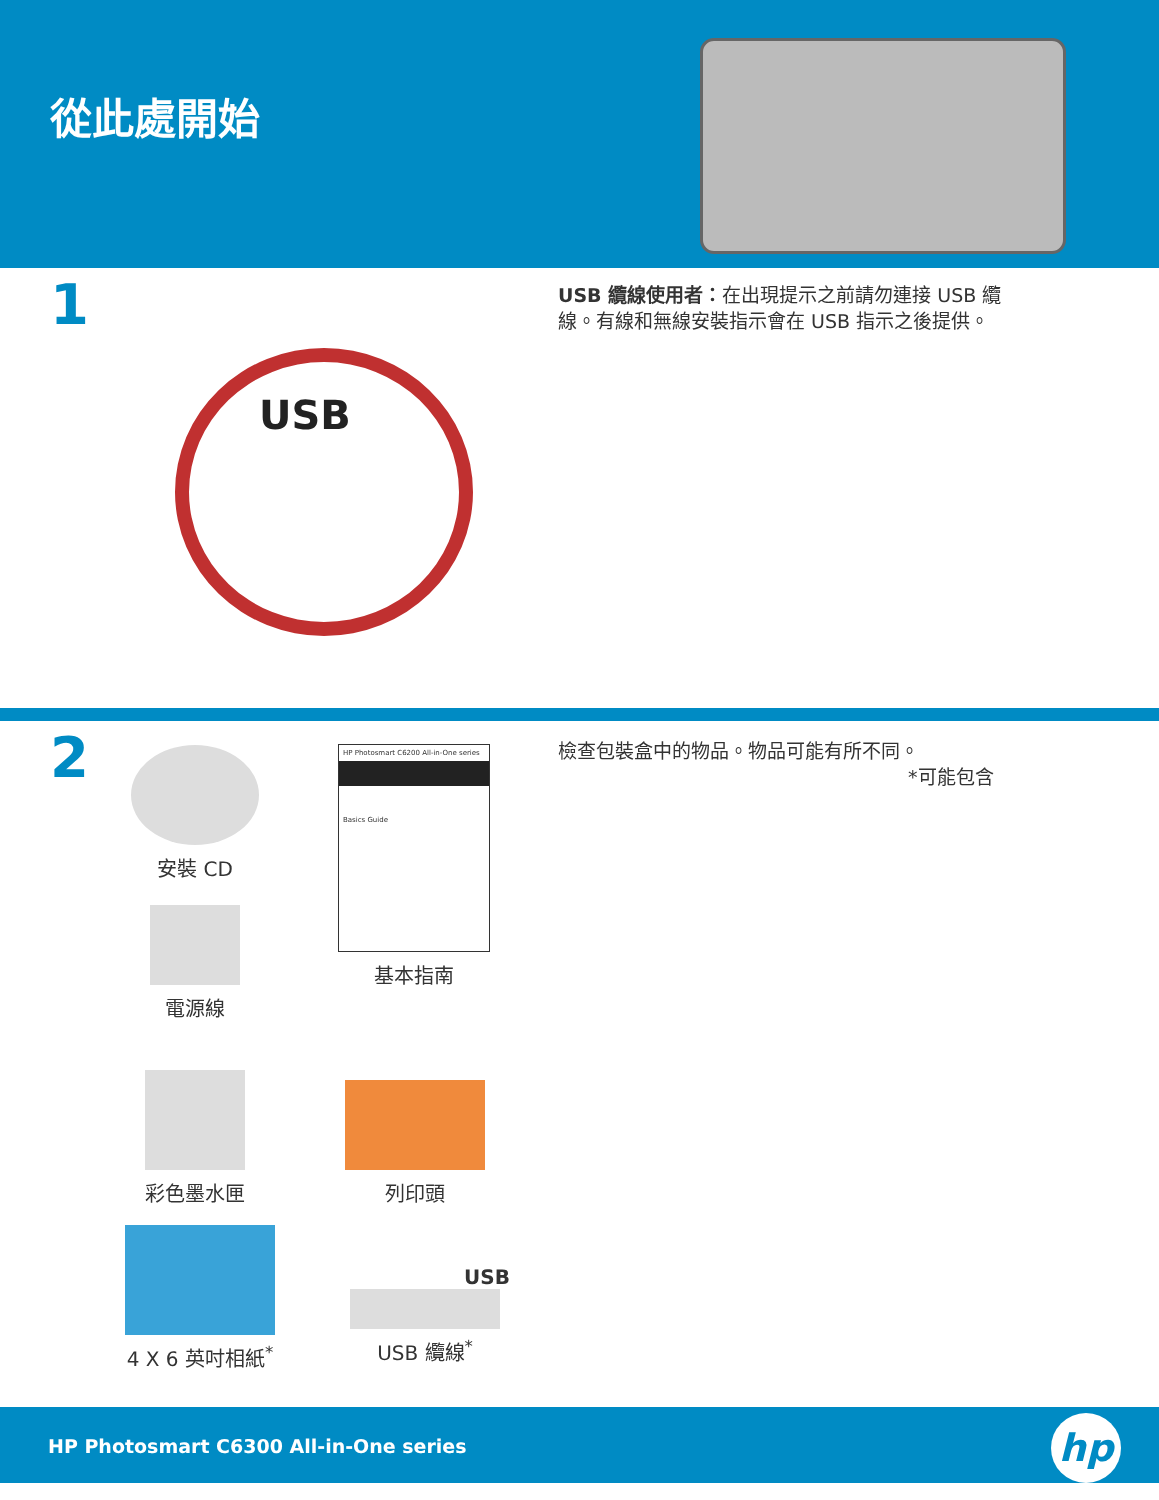從此處開始
1
USB 纜線使用者：在出現提示之前請勿連接 USB 纜線。有線和無線安裝指示會在 USB 指示之後提供。
USB
2
檢查包裝盒中的物品。物品可能有所不同。
*可能包含
安裝 CD
電源線
HP Photosmart C6200 All-in-One series
Basics Guide
基本指南
彩色墨水匣 列印頭
4 X 6 英吋相紙<sup>*</sup>
USB
USB 纜線<sup>*</sup>
HP Photosmart C6300 All-in-One series
hp